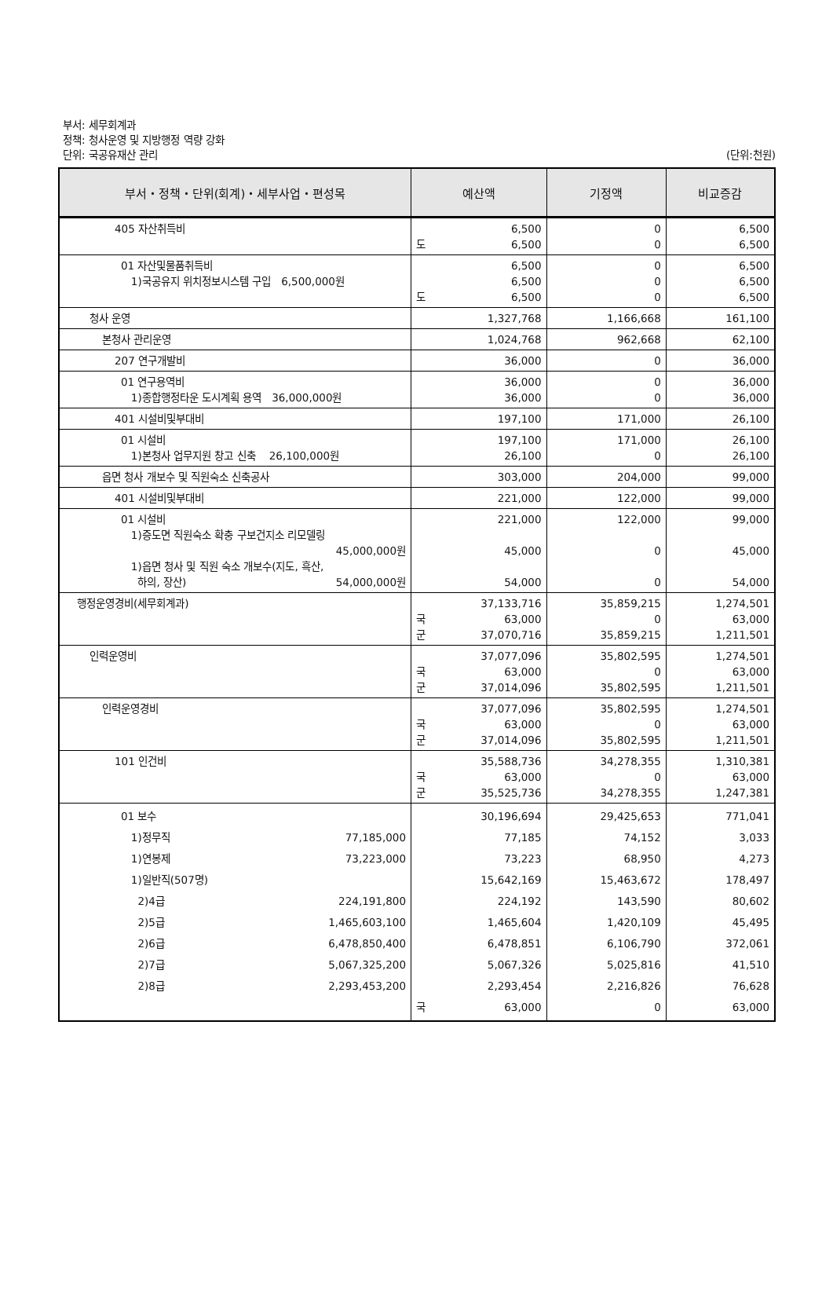부서: 세무회계과
정책: 청사운영 및 지방행정 역량 강화
단위: 국공유재산 관리
(단위:천원)
| 부서・정책・단위(회계)・세부사업・편성목 | 예산액 | 기정액 | 비교증감 |
| --- | --- | --- | --- |
| 405 자산취득비 | 6,500 도 6,500 | 0 0 | 6,500 6,500 |
| 01 자산및물품취득비 1)국공유지 위치정보시스템 구입 6,500,000원 | 6,500 6,500 도 6,500 | 0 0 0 | 6,500 6,500 6,500 |
| 청사 운영 | 1,327,768 | 1,166,668 | 161,100 |
| 본청사 관리운영 | 1,024,768 | 962,668 | 62,100 |
| 207 연구개발비 | 36,000 | 0 | 36,000 |
| 01 연구용역비 1)종합행정타운 도시계획 용역 36,000,000원 | 36,000 36,000 | 0 0 | 36,000 36,000 |
| 401 시설비및부대비 | 197,100 | 171,000 | 26,100 |
| 01 시설비 1)본청사 업무지원 창고 신축 26,100,000원 | 197,100 26,100 | 171,000 0 | 26,100 26,100 |
| 읍면 청사 개보수 및 직원숙소 신축공사 | 303,000 | 204,000 | 99,000 |
| 401 시설비및부대비 | 221,000 | 122,000 | 99,000 |
| 01 시설비 1)증도면 직원숙소 확충 구보건지소 리모델링 45,000,000원 1)읍면 청사 및 직원 숙소 개보수(지도, 흑산, 하의, 장산) 54,000,000원 | 221,000 45,000 54,000 | 122,000 0 0 | 99,000 45,000 54,000 |
| 행정운영경비(세무회계과) | 37,133,716 국 63,000 군 37,070,716 | 35,859,215 0 35,859,215 | 1,274,501 63,000 1,211,501 |
| 인력운영비 | 37,077,096 국 63,000 군 37,014,096 | 35,802,595 0 35,802,595 | 1,274,501 63,000 1,211,501 |
| 인력운영경비 | 37,077,096 국 63,000 군 37,014,096 | 35,802,595 0 35,802,595 | 1,274,501 63,000 1,211,501 |
| 101 인건비 | 35,588,736 국 63,000 군 35,525,736 | 34,278,355 0 34,278,355 | 1,310,381 63,000 1,247,381 |
| 01 보수 1)정무직 77,185,000 1)연봉제 73,223,000 1)일반직(507명) 2)4급 224,191,800 2)5급 1,465,603,100 2)6급 6,478,850,400 2)7급 5,067,325,200 2)8급 2,293,453,200 | 30,196,694 77,185 73,223 15,642,169 224,192 1,465,604 6,478,851 5,067,326 2,293,454 국 63,000 | 29,425,653 74,152 68,950 15,463,672 143,590 1,420,109 6,106,790 5,025,816 2,216,826 0 | 771,041 3,033 4,273 178,497 80,602 45,495 372,061 41,510 76,628 63,000 |